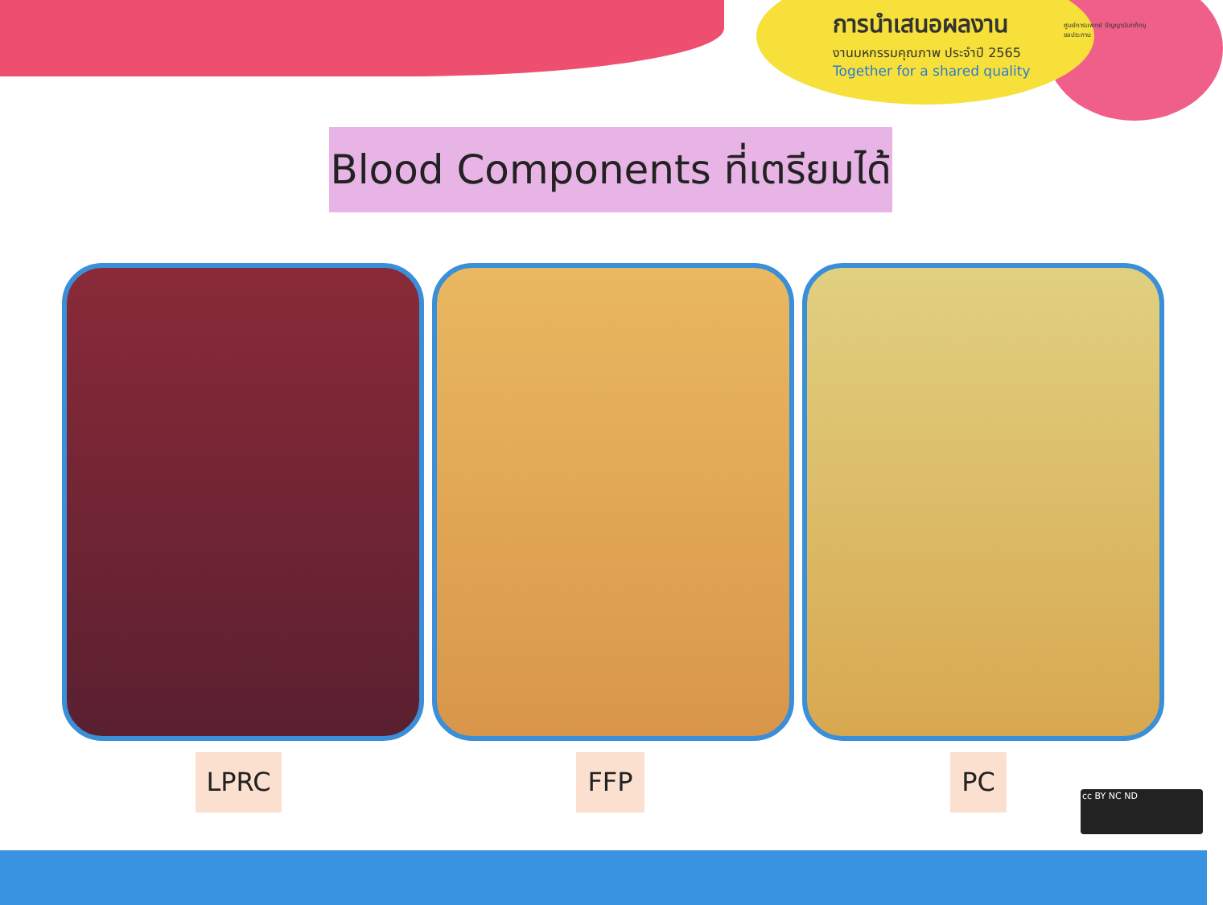การนำเสนอผลงาน
งานมหกรรมคุณภาพ ประจำปี 2565
Together for a shared quality
ศูนย์การแพทย์ ปัญญานันทภิกขุ ชลประทาน
Blood Components ที่เตรียมได้
LPRC FFP PC
cc BY NC ND